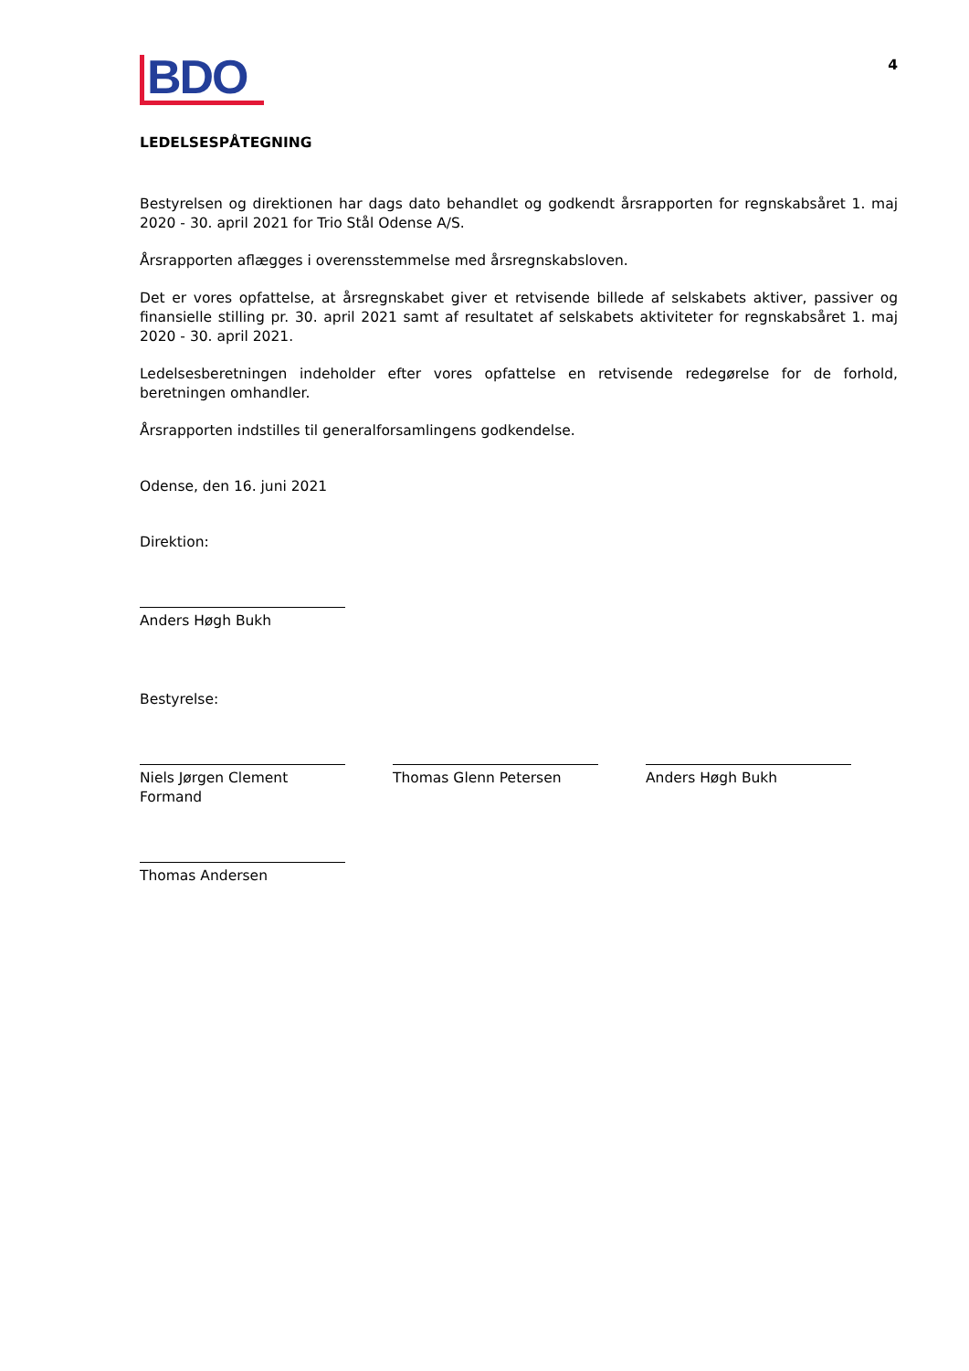BDO
4
LEDELSESPÅTEGNING
Bestyrelsen og direktionen har dags dato behandlet og godkendt årsrapporten for regnskabsåret 1. maj 2020 - 30. april 2021 for Trio Stål Odense A/S.
Årsrapporten aflægges i overensstemmelse med årsregnskabsloven.
Det er vores opfattelse, at årsregnskabet giver et retvisende billede af selskabets aktiver, passiver og finansielle stilling pr. 30. april 2021 samt af resultatet af selskabets aktiviteter for regnskabsåret 1. maj 2020 - 30. april 2021.
Ledelsesberetningen indeholder efter vores opfattelse en retvisende redegørelse for de forhold, beretningen omhandler.
Årsrapporten indstilles til generalforsamlingens godkendelse.
Odense, den 16. juni 2021
Direktion:
Anders Høgh Bukh
Bestyrelse:
Niels Jørgen Clement
Formand
Thomas Glenn Petersen Anders Høgh Bukh
Thomas Andersen